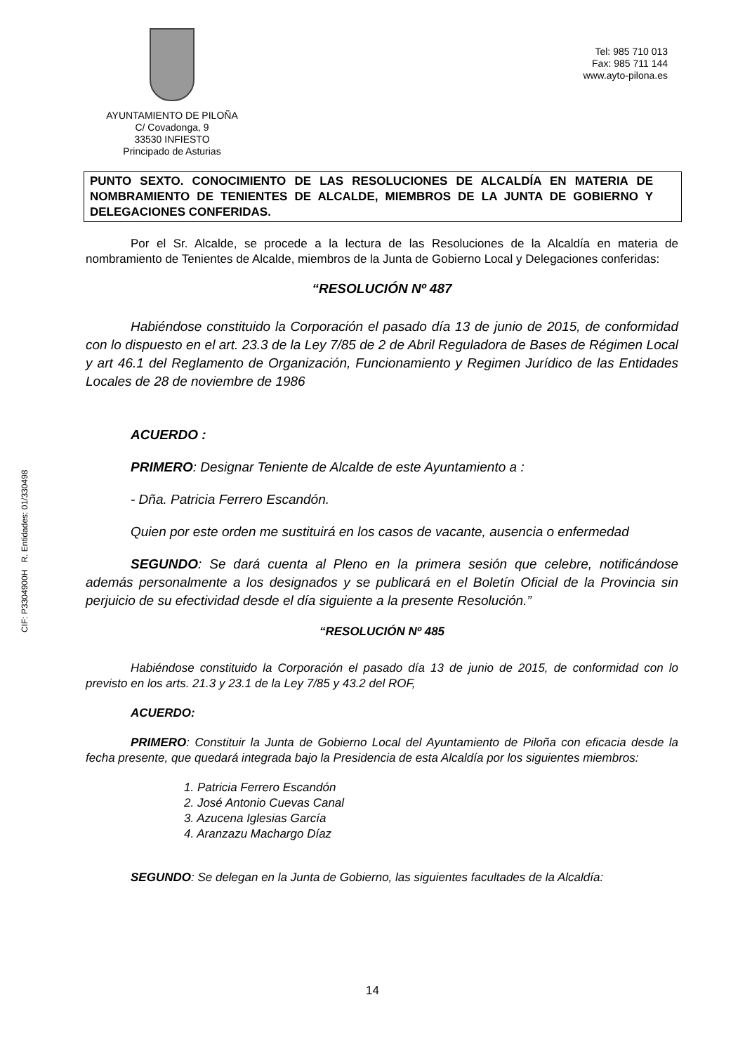CIF: P3304900H R. Entidades: 01/330498
AYUNTAMIENTO DE PILOÑA
C/ Covadonga, 9
33530 INFIESTO
Principado de Asturias
Tel: 985 710 013
Fax: 985 711 144
www.ayto-pilona.es
PUNTO SEXTO. CONOCIMIENTO DE LAS RESOLUCIONES DE ALCALDÍA EN MATERIA DE NOMBRAMIENTO DE TENIENTES DE ALCALDE, MIEMBROS DE LA JUNTA DE GOBIERNO Y DELEGACIONES CONFERIDAS.
Por el Sr. Alcalde, se procede a la lectura de las Resoluciones de la Alcaldía en materia de nombramiento de Tenientes de Alcalde, miembros de la Junta de Gobierno Local y Delegaciones conferidas:
“RESOLUCIÓN Nº 487
Habiéndose constituido la Corporación el pasado día 13 de junio de 2015, de conformidad con lo dispuesto en el art. 23.3 de la Ley 7/85 de 2 de Abril Reguladora de Bases de Régimen Local y art 46.1 del Reglamento de Organización, Funcionamiento y Regimen Jurídico de las Entidades Locales de 28 de noviembre de 1986
ACUERDO :
PRIMERO: Designar Teniente de Alcalde de este Ayuntamiento a :
- Dña. Patricia Ferrero Escandón.
Quien por este orden me sustituirá en los casos de vacante, ausencia o enfermedad
SEGUNDO: Se dará cuenta al Pleno en la primera sesión que celebre, notificándose además personalmente a los designados y se publicará en el Boletín Oficial de la Provincia sin perjuicio de su efectividad desde el día siguiente a la presente Resolución.”
“RESOLUCIÓN Nº 485
Habiéndose constituido la Corporación el pasado día 13 de junio de 2015, de conformidad con lo previsto en los arts. 21.3 y 23.1 de la Ley 7/85 y 43.2 del ROF,
ACUERDO:
PRIMERO: Constituir la Junta de Gobierno Local del Ayuntamiento de Piloña con eficacia desde la fecha presente, que quedará integrada bajo la Presidencia de esta Alcaldía por los siguientes miembros:
1. Patricia Ferrero Escandón
2. José Antonio Cuevas Canal
3. Azucena Iglesias García
4. Aranzazu Machargo Díaz
SEGUNDO: Se delegan en la Junta de Gobierno, las siguientes facultades de la Alcaldía:
14